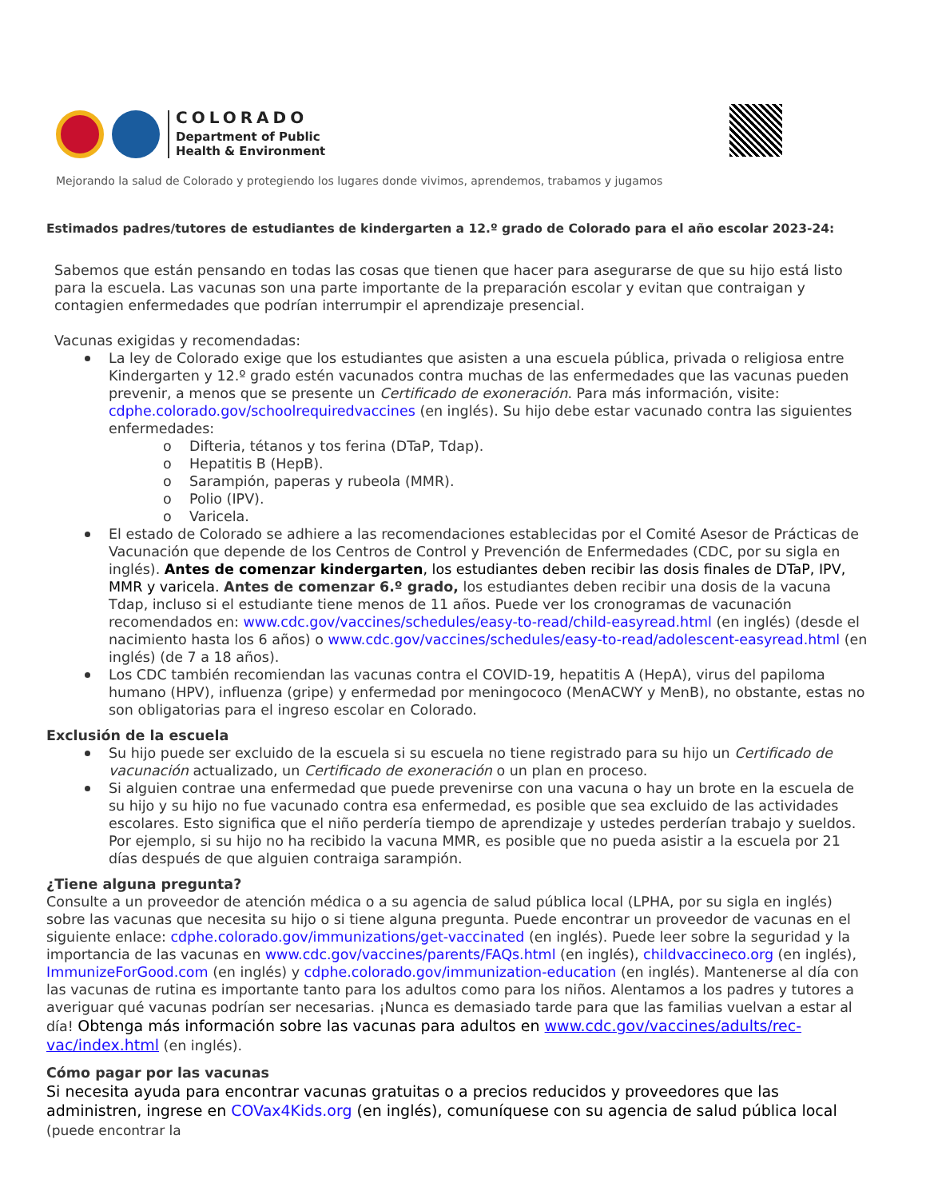COLORADO
Department of Public
Health & Environment
Mejorando la salud de Colorado y protegiendo los lugares donde vivimos, aprendemos, trabamos y jugamos
Estimados padres/tutores de estudiantes de kindergarten a 12.º grado de Colorado para el año escolar 2023-24:
Sabemos que están pensando en todas las cosas que tienen que hacer para asegurarse de que su hijo está listo para la escuela. Las vacunas son una parte importante de la preparación escolar y evitan que contraigan y contagien enfermedades que podrían interrumpir el aprendizaje presencial.
Vacunas exigidas y recomendadas:
La ley de Colorado exige que los estudiantes que asisten a una escuela pública, privada o religiosa entre Kindergarten y 12.º grado estén vacunados contra muchas de las enfermedades que las vacunas pueden prevenir, a menos que se presente un Certificado de exoneración. Para más información, visite: cdphe.colorado.gov/schoolrequiredvaccines (en inglés). Su hijo debe estar vacunado contra las siguientes enfermedades:
o Difteria, tétanos y tos ferina (DTaP, Tdap).
o Hepatitis B (HepB).
o Sarampión, paperas y rubeola (MMR).
o Polio (IPV).
o Varicela.
El estado de Colorado se adhiere a las recomendaciones establecidas por el Comité Asesor de Prácticas de Vacunación que depende de los Centros de Control y Prevención de Enfermedades (CDC, por su sigla en inglés). Antes de comenzar kindergarten, los estudiantes deben recibir las dosis finales de DTaP, IPV, MMR y varicela. Antes de comenzar 6.º grado, los estudiantes deben recibir una dosis de la vacuna Tdap, incluso si el estudiante tiene menos de 11 años. Puede ver los cronogramas de vacunación recomendados en: www.cdc.gov/vaccines/schedules/easy-to-read/child-easyread.html (en inglés) (desde el nacimiento hasta los 6 años) o www.cdc.gov/vaccines/schedules/easy-to-read/adolescent-easyread.html (en inglés) (de 7 a 18 años).
Los CDC también recomiendan las vacunas contra el COVID-19, hepatitis A (HepA), virus del papiloma humano (HPV), influenza (gripe) y enfermedad por meningococo (MenACWY y MenB), no obstante, estas no son obligatorias para el ingreso escolar en Colorado.
Exclusión de la escuela
Su hijo puede ser excluido de la escuela si su escuela no tiene registrado para su hijo un Certificado de vacunación actualizado, un Certificado de exoneración o un plan en proceso.
Si alguien contrae una enfermedad que puede prevenirse con una vacuna o hay un brote en la escuela de su hijo y su hijo no fue vacunado contra esa enfermedad, es posible que sea excluido de las actividades escolares. Esto significa que el niño perdería tiempo de aprendizaje y ustedes perderían trabajo y sueldos. Por ejemplo, si su hijo no ha recibido la vacuna MMR, es posible que no pueda asistir a la escuela por 21 días después de que alguien contraiga sarampión.
¿Tiene alguna pregunta?
Consulte a un proveedor de atención médica o a su agencia de salud pública local (LPHA, por su sigla en inglés) sobre las vacunas que necesita su hijo o si tiene alguna pregunta. Puede encontrar un proveedor de vacunas en el siguiente enlace: cdphe.colorado.gov/immunizations/get-vaccinated (en inglés). Puede leer sobre la seguridad y la importancia de las vacunas en www.cdc.gov/vaccines/parents/FAQs.html (en inglés), childvaccineco.org (en inglés), ImmunizeForGood.com (en inglés) y cdphe.colorado.gov/immunization-education (en inglés). Mantenerse al día con las vacunas de rutina es importante tanto para los adultos como para los niños. Alentamos a los padres y tutores a averiguar qué vacunas podrían ser necesarias. ¡Nunca es demasiado tarde para que las familias vuelvan a estar al día! Obtenga más información sobre las vacunas para adultos en www.cdc.gov/vaccines/adults/rec-vac/index.html (en inglés).
Cómo pagar por las vacunas
Si necesita ayuda para encontrar vacunas gratuitas o a precios reducidos y proveedores que las administren, ingrese en COVax4Kids.org (en inglés), comuníquese con su agencia de salud pública local (puede encontrar la